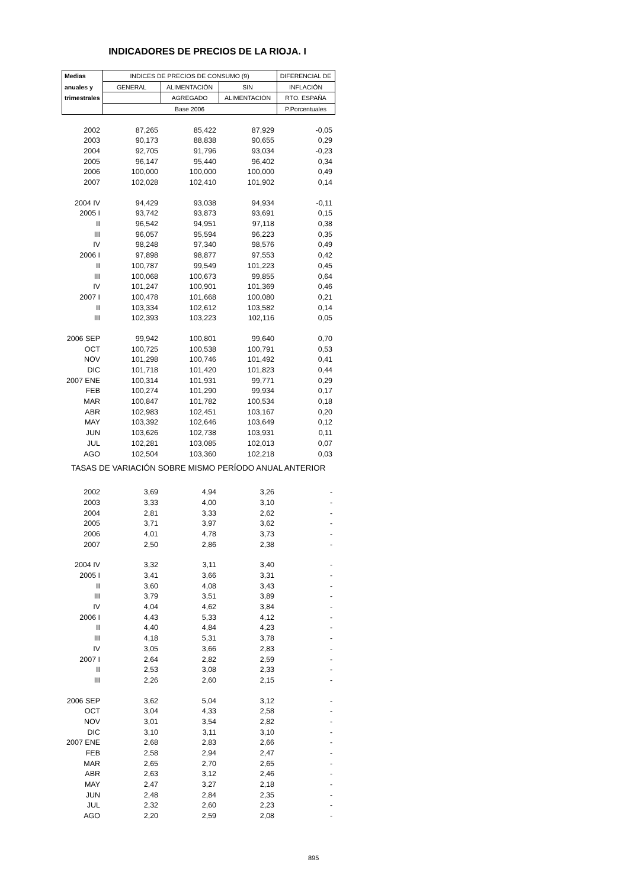INDICADORES DE PRECIOS DE LA RIOJA. I
| Medias | INDICES DE PRECIOS DE CONSUMO (9) | | | DIFERENCIAL DE |
| --- | --- | --- | --- | --- |
| anuales y | GENERAL | ALIMENTACIÓN | SIN | INFLACIÓN |
| trimestrales | | AGREGADO | ALIMENTACIÓN | RTO. ESPAÑA |
| | Base 2006 | | | P.Porcentuales |
| 2002 | 87,265 | 85,422 | 87,929 | -0,05 |
| 2003 | 90,173 | 88,838 | 90,655 | 0,29 |
| 2004 | 92,705 | 91,796 | 93,034 | -0,23 |
| 2005 | 96,147 | 95,440 | 96,402 | 0,34 |
| 2006 | 100,000 | 100,000 | 100,000 | 0,49 |
| 2007 | 102,028 | 102,410 | 101,902 | 0,14 |
| 2004 IV | 94,429 | 93,038 | 94,934 | -0,11 |
| 2005 I | 93,742 | 93,873 | 93,691 | 0,15 |
| II | 96,542 | 94,951 | 97,118 | 0,38 |
| III | 96,057 | 95,594 | 96,223 | 0,35 |
| IV | 98,248 | 97,340 | 98,576 | 0,49 |
| 2006 I | 97,898 | 98,877 | 97,553 | 0,42 |
| II | 100,787 | 99,549 | 101,223 | 0,45 |
| III | 100,068 | 100,673 | 99,855 | 0,64 |
| IV | 101,247 | 100,901 | 101,369 | 0,46 |
| 2007 I | 100,478 | 101,668 | 100,080 | 0,21 |
| II | 103,334 | 102,612 | 103,582 | 0,14 |
| III | 102,393 | 103,223 | 102,116 | 0,05 |
| 2006 SEP | 99,942 | 100,801 | 99,640 | 0,70 |
| OCT | 100,725 | 100,538 | 100,791 | 0,53 |
| NOV | 101,298 | 100,746 | 101,492 | 0,41 |
| DIC | 101,718 | 101,420 | 101,823 | 0,44 |
| 2007 ENE | 100,314 | 101,931 | 99,771 | 0,29 |
| FEB | 100,274 | 101,290 | 99,934 | 0,17 |
| MAR | 100,847 | 101,782 | 100,534 | 0,18 |
| ABR | 102,983 | 102,451 | 103,167 | 0,20 |
| MAY | 103,392 | 102,646 | 103,649 | 0,12 |
| JUN | 103,626 | 102,738 | 103,931 | 0,11 |
| JUL | 102,281 | 103,085 | 102,013 | 0,07 |
| AGO | 102,504 | 103,360 | 102,218 | 0,03 |
| TASAS DE VARIACIÓN SOBRE MISMO PERÍODO ANUAL ANTERIOR | | | | |
| 2002 | 3,69 | 4,94 | 3,26 | - |
| 2003 | 3,33 | 4,00 | 3,10 | - |
| 2004 | 2,81 | 3,33 | 2,62 | - |
| 2005 | 3,71 | 3,97 | 3,62 | - |
| 2006 | 4,01 | 4,78 | 3,73 | - |
| 2007 | 2,50 | 2,86 | 2,38 | - |
| 2004 IV | 3,32 | 3,11 | 3,40 | - |
| 2005 I | 3,41 | 3,66 | 3,31 | - |
| II | 3,60 | 4,08 | 3,43 | - |
| III | 3,79 | 3,51 | 3,89 | - |
| IV | 4,04 | 4,62 | 3,84 | - |
| 2006 I | 4,43 | 5,33 | 4,12 | - |
| II | 4,40 | 4,84 | 4,23 | - |
| III | 4,18 | 5,31 | 3,78 | - |
| IV | 3,05 | 3,66 | 2,83 | - |
| 2007 I | 2,64 | 2,82 | 2,59 | - |
| II | 2,53 | 3,08 | 2,33 | - |
| III | 2,26 | 2,60 | 2,15 | - |
| 2006 SEP | 3,62 | 5,04 | 3,12 | - |
| OCT | 3,04 | 4,33 | 2,58 | - |
| NOV | 3,01 | 3,54 | 2,82 | - |
| DIC | 3,10 | 3,11 | 3,10 | - |
| 2007 ENE | 2,68 | 2,83 | 2,66 | - |
| FEB | 2,58 | 2,94 | 2,47 | - |
| MAR | 2,65 | 2,70 | 2,65 | - |
| ABR | 2,63 | 3,12 | 2,46 | - |
| MAY | 2,47 | 3,27 | 2,18 | - |
| JUN | 2,48 | 2,84 | 2,35 | - |
| JUL | 2,32 | 2,60 | 2,23 | - |
| AGO | 2,20 | 2,59 | 2,08 | - |
895